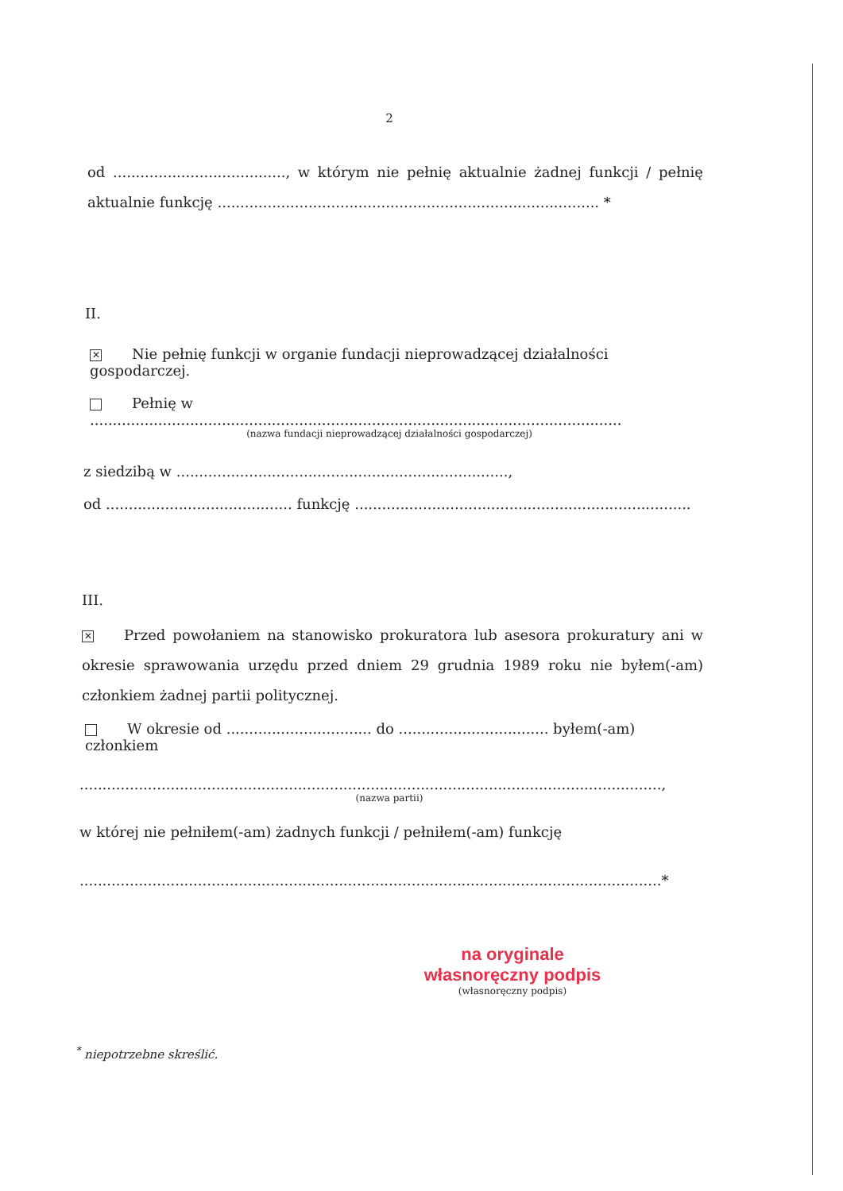2
od ......................................, w którym nie pełnię aktualnie żadnej funkcji / pełnię aktualnie funkcję .................................................................................... *
II.
✕ Nie pełnię funkcji w organie fundacji nieprowadzącej działalności gospodarczej.
Pełnię w .....................................................................................................................
(nazwa fundacji nieprowadzącej działalności gospodarczej)
z siedzibą w .........................................................................,
od ......................................... funkcję ..........................................................................
III.
✕ Przed powołaniem na stanowisko prokuratora lub asesora prokuratury ani w okresie sprawowania urzędu przed dniem 29 grudnia 1989 roku nie byłem(-am) członkiem żadnej partii politycznej.
W okresie od ................................ do ................................. byłem(-am) członkiem
................................................................................................................................,
(nazwa partii)
w której nie pełniłem(-am) żadnych funkcji / pełniłem(-am) funkcję
................................................................................................................................*
na oryginale
własnoręczny podpis
(własnoręczny podpis)
<sup>*</sup> niepotrzebne skreślić.